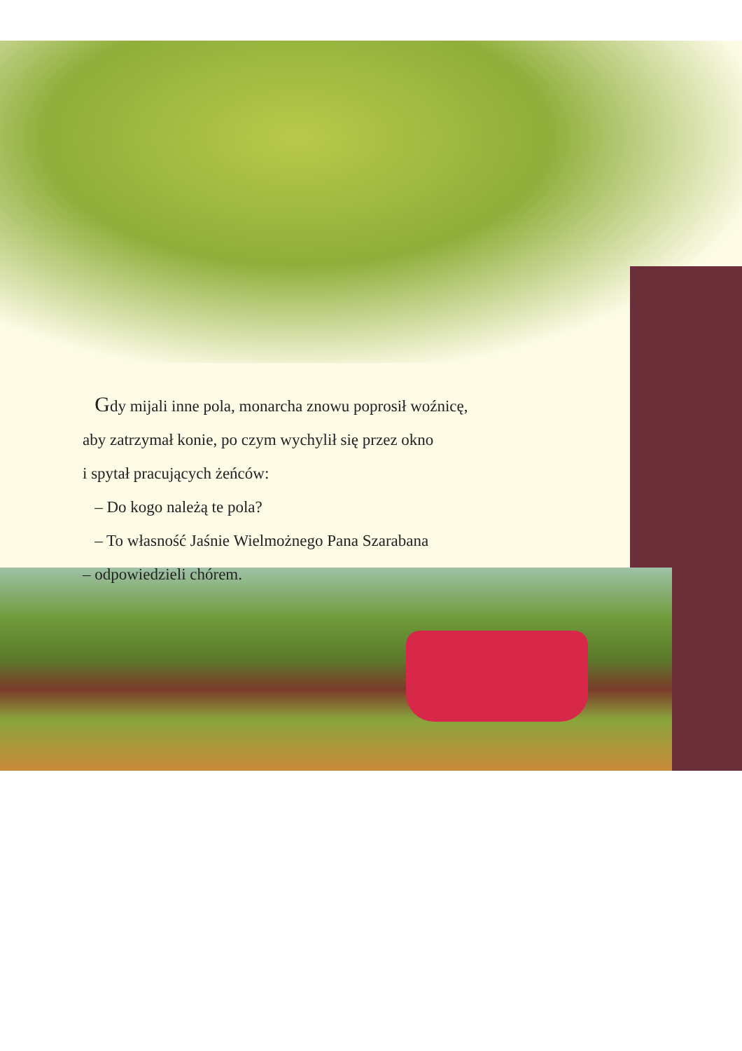Gdy mijali inne pola, monarcha znowu poprosił woźnicę,
aby zatrzymał konie, po czym wychylił się przez okno
i spytał pracujących żeńców:
– Do kogo należą te pola?
– To własność Jaśnie Wielmożnego Pana Szarabana
– odpowiedzieli chórem.